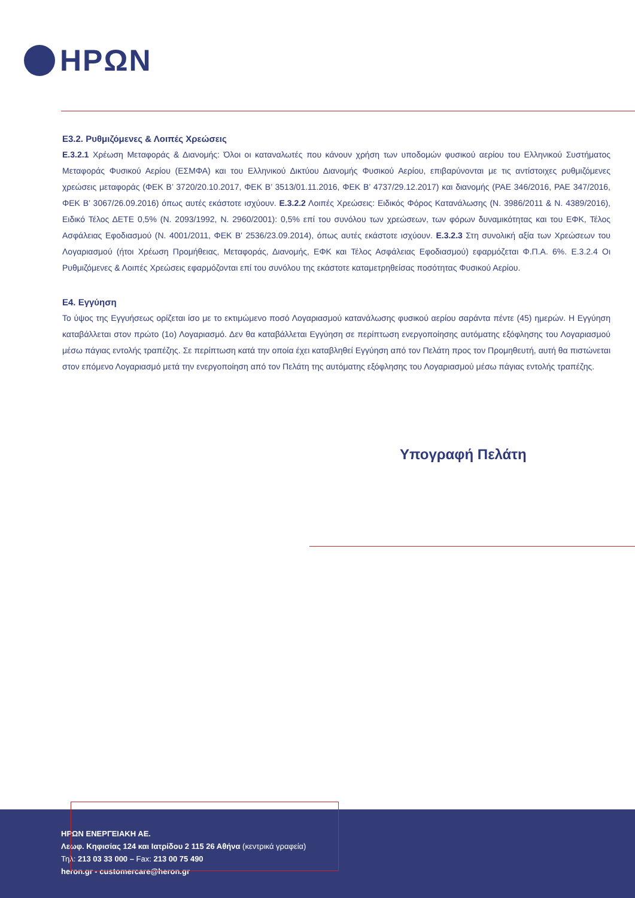ΗΡΩΝ
Ε3.2. Ρυθμιζόμενες & Λοιπές Χρεώσεις
Ε.3.2.1 Χρέωση Μεταφοράς & Διανομής: Όλοι οι καταναλωτές που κάνουν χρήση των υποδομών φυσικού αερίου του Ελληνικού Συστήματος Μεταφοράς Φυσικού Αερίου (ΕΣΜΦΑ) και του Ελληνικού Δικτύου Διανομής Φυσικού Αερίου, επιβαρύνονται με τις αντίστοιχες ρυθμιζόμενες χρεώσεις μεταφοράς (ΦΕΚ Β’ 3720/20.10.2017, ΦΕΚ Β’ 3513/01.11.2016, ΦΕΚ Β’ 4737/29.12.2017) και διανομής (ΡΑΕ 346/2016, ΡΑΕ 347/2016, ΦΕΚ Β’ 3067/26.09.2016) όπως αυτές εκάστοτε ισχύουν. Ε.3.2.2 Λοιπές Χρεώσεις: Ειδικός Φόρος Κατανάλωσης (Ν. 3986/2011 & Ν. 4389/2016), Ειδικό Τέλος ΔΕΤΕ 0,5% (Ν. 2093/1992, Ν. 2960/2001): 0,5% επί του συνόλου των χρεώσεων, των φόρων δυναμικότητας και του ΕΦΚ, Τέλος Ασφάλειας Εφοδιασμού (Ν. 4001/2011, ΦΕΚ Β' 2536/23.09.2014), όπως αυτές εκάστοτε ισχύουν. Ε.3.2.3 Στη συνολική αξία των Χρεώσεων του Λογαριασμού (ήτοι Χρέωση Προμήθειας, Μεταφοράς, Διανομής, ΕΦΚ και Τέλος Ασφάλειας Εφοδιασμού) εφαρμόζεται Φ.Π.Α. 6%. Ε.3.2.4 Οι Ρυθμιζόμενες & Λοιπές Χρεώσεις εφαρμόζονται επί του συνόλου της εκάστοτε καταμετρηθείσας ποσότητας Φυσικού Αερίου.
Ε4. Εγγύηση
Το ύψος της Εγγυήσεως ορίζεται ίσο με το εκτιμώμενο ποσό Λογαριασμού κατανάλωσης φυσικού αερίου σαράντα πέντε (45) ημερών. Η Εγγύηση καταβάλλεται στον πρώτο (1ο) Λογαριασμό. Δεν θα καταβάλλεται Εγγύηση σε περίπτωση ενεργοποίησης αυτόματης εξόφλησης του Λογαριασμού μέσω πάγιας εντολής τραπέζης. Σε περίπτωση κατά την οποία έχει καταβληθεί Εγγύηση από τον Πελάτη προς τον Προμηθευτή, αυτή θα πιστώνεται στον επόμενο Λογαριασμό μετά την ενεργοποίηση από τον Πελάτη της αυτόματης εξόφλησης του Λογαριασμού μέσω πάγιας εντολής τραπέζης.
Υπογραφή Πελάτη
ΗΡΩΝ ΕΝΕΡΓΕΙΑΚΗ ΑΕ.
Λεωφ. Κηφισίας 124 και Ιατρίδου 2 115 26 Αθήνα (κεντρικά γραφεία)
Τηλ: 213 03 33 000 – Fax: 213 00 75 490
heron.gr - customercare@heron.gr